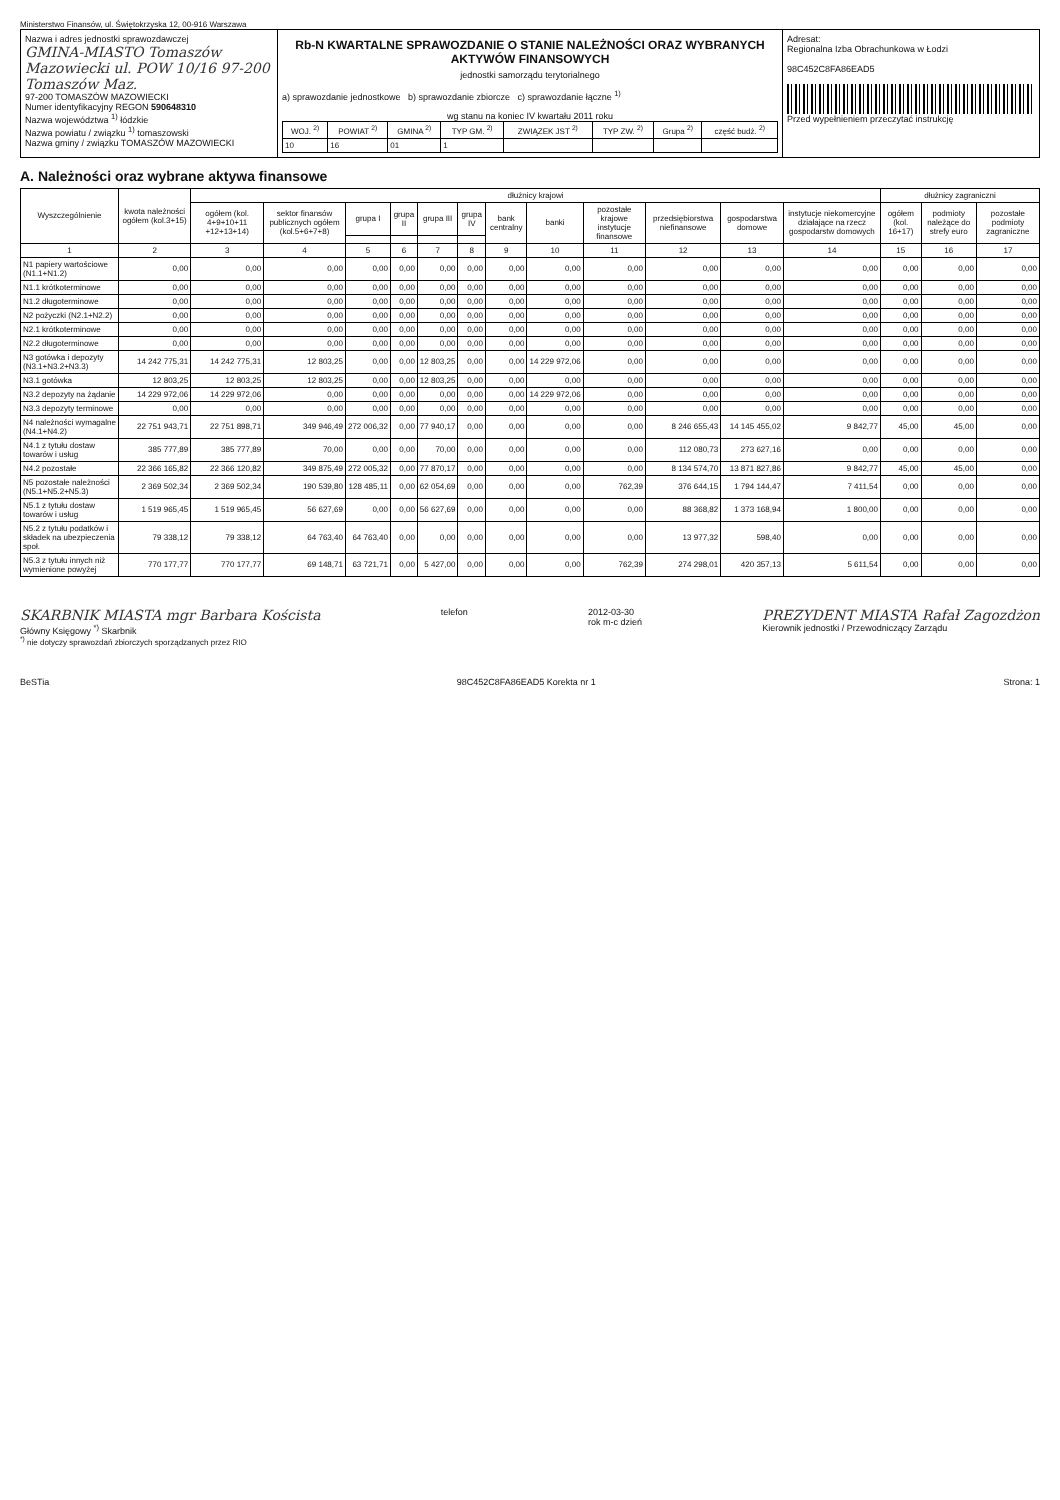Ministerstwo Finansów, ul. Świętokrzyska 12, 00-916 Warszawa
Nazwa i adres jednostki sprawozdawczej
GMINA-MIASTO Tomaszów Mazowiecki ul. POW 10/16 97-200 Tomaszów Maz.
97-200 TOMASZÓW MAZOWIECKI
Numer identyfikacyjny REGON 590648310
Nazwa województwa <sup>1)</sup> łódzkie
Nazwa powiatu / związku <sup>1)</sup> tomaszowski
Nazwa gminy / związku TOMASZÓW MAZOWIECKI
Rb-N KWARTALNE SPRAWOZDANIE O STANIE NALEŻNOŚCI ORAZ WYBRANYCH AKTYWÓW FINANSOWYCH
jednostki samorządu terytorialnego
a) sprawozdanie jednostkowe b) sprawozdanie zbiorcze c) sprawozdanie łączne <sup>1)</sup>
wg stanu na koniec IV kwartału 2011 roku
| WOJ. <sup>2)</sup> | POWIAT <sup>2)</sup> | GMINA <sup>2)</sup> | TYP GM. <sup>2)</sup> | ZWIĄZEK JST <sup>2)</sup> | TYP ZW. <sup>2)</sup> | Grupa <sup>2)</sup> | część budż. <sup>2)</sup> |
| --- | --- | --- | --- | --- | --- | --- | --- |
| 10 | 16 | 01 | 1 | | | | |
Adresat:
Regionalna Izba Obrachunkowa w Łodzi
98C452C8FA86EAD5
Przed wypełnieniem przeczytać instrukcję
A. Należności oraz wybrane aktywa finansowe
| Wyszczególnienie | kwota należności ogółem (kol.3+15) | dłużnicy krajowi | | | | | | | | | | | | dłużnicy zagraniczni | | |
| --- | --- | --- | --- | --- | --- | --- | --- | --- | --- | --- | --- | --- | --- | --- | --- | --- |
| | | ogółem (kol. 4+9+10+11 +12+13+14) | sektor finansów publicznych ogółem (kol.5+6+7+8) | grupa I | grupa II | grupa III | grupa IV | bank centralny | banki | pozostałe krajowe instytucje finansowe | przedsiębiorstwa niefinansowe | gospodarstwa domowe | instytucje niekomercyjne działające na rzecz gospodarstw domowych | ogółem (kol. 16+17) | podmioty należące do strefy euro | pozostałe podmioty zagraniczne |
| 1 | 2 | 3 | 4 | 5 | 6 | 7 | 8 | 9 | 10 | 11 | 12 | 13 | 14 | 15 | 16 | 17 |
| N1 papiery wartościowe (N1.1+N1.2) | 0,00 | 0,00 | 0,00 | 0,00 | 0,00 | 0,00 | 0,00 | 0,00 | 0,00 | 0,00 | 0,00 | 0,00 | 0,00 | 0,00 | 0,00 | 0,00 |
| N1.1 krótkoterminowe | 0,00 | 0,00 | 0,00 | 0,00 | 0,00 | 0,00 | 0,00 | 0,00 | 0,00 | 0,00 | 0,00 | 0,00 | 0,00 | 0,00 | 0,00 | 0,00 |
| N1.2 długoterminowe | 0,00 | 0,00 | 0,00 | 0,00 | 0,00 | 0,00 | 0,00 | 0,00 | 0,00 | 0,00 | 0,00 | 0,00 | 0,00 | 0,00 | 0,00 | 0,00 |
| N2 pożyczki (N2.1+N2.2) | 0,00 | 0,00 | 0,00 | 0,00 | 0,00 | 0,00 | 0,00 | 0,00 | 0,00 | 0,00 | 0,00 | 0,00 | 0,00 | 0,00 | 0,00 | 0,00 |
| N2.1 krótkoterminowe | 0,00 | 0,00 | 0,00 | 0,00 | 0,00 | 0,00 | 0,00 | 0,00 | 0,00 | 0,00 | 0,00 | 0,00 | 0,00 | 0,00 | 0,00 | 0,00 |
| N2.2 długoterminowe | 0,00 | 0,00 | 0,00 | 0,00 | 0,00 | 0,00 | 0,00 | 0,00 | 0,00 | 0,00 | 0,00 | 0,00 | 0,00 | 0,00 | 0,00 | 0,00 |
| N3 gotówka i depozyty (N3.1+N3.2+N3.3) | 14 242 775,31 | 14 242 775,31 | 12 803,25 | 0,00 | 0,00 | 12 803,25 | 0,00 | 0,00 | 14 229 972,06 | 0,00 | 0,00 | 0,00 | 0,00 | 0,00 | 0,00 | 0,00 |
| N3.1 gotówka | 12 803,25 | 12 803,25 | 12 803,25 | 0,00 | 0,00 | 12 803,25 | 0,00 | 0,00 | 0,00 | 0,00 | 0,00 | 0,00 | 0,00 | 0,00 | 0,00 | 0,00 |
| N3.2 depozyty na żądanie | 14 229 972,06 | 14 229 972,06 | 0,00 | 0,00 | 0,00 | 0,00 | 0,00 | 0,00 | 14 229 972,06 | 0,00 | 0,00 | 0,00 | 0,00 | 0,00 | 0,00 | 0,00 |
| N3.3 depozyty terminowe | 0,00 | 0,00 | 0,00 | 0,00 | 0,00 | 0,00 | 0,00 | 0,00 | 0,00 | 0,00 | 0,00 | 0,00 | 0,00 | 0,00 | 0,00 | 0,00 |
| N4 należności wymagalne (N4.1+N4.2) | 22 751 943,71 | 22 751 898,71 | 349 946,49 | 272 006,32 | 0,00 | 77 940,17 | 0,00 | 0,00 | 0,00 | 0,00 | 8 246 655,43 | 14 145 455,02 | 9 842,77 | 45,00 | 45,00 | 0,00 |
| N4.1 z tytułu dostaw towarów i usług | 385 777,89 | 385 777,89 | 70,00 | 0,00 | 0,00 | 70,00 | 0,00 | 0,00 | 0,00 | 0,00 | 112 080,73 | 273 627,16 | 0,00 | 0,00 | 0,00 | 0,00 |
| N4.2 pozostałe | 22 366 165,82 | 22 366 120,82 | 349 875,49 | 272 005,32 | 0,00 | 77 870,17 | 0,00 | 0,00 | 0,00 | 0,00 | 8 134 574,70 | 13 871 827,86 | 9 842,77 | 45,00 | 45,00 | 0,00 |
| N5 pozostałe należności (N5.1+N5.2+N5.3) | 2 369 502,34 | 2 369 502,34 | 190 539,80 | 128 485,11 | 0,00 | 62 054,69 | 0,00 | 0,00 | 0,00 | 762,39 | 376 644,15 | 1 794 144,47 | 7 411,54 | 0,00 | 0,00 | 0,00 |
| N5.1 z tytułu dostaw towarów i usług | 1 519 965,45 | 1 519 965,45 | 56 627,69 | 0,00 | 0,00 | 56 627,69 | 0,00 | 0,00 | 0,00 | 0,00 | 88 368,82 | 1 373 168,94 | 1 800,00 | 0,00 | 0,00 | 0,00 |
| N5.2 z tytułu podatków i składek na ubezpieczenia społ. | 79 338,12 | 79 338,12 | 64 763,40 | 64 763,40 | 0,00 | 0,00 | 0,00 | 0,00 | 0,00 | 0,00 | 13 977,32 | 598,40 | 0,00 | 0,00 | 0,00 | 0,00 |
| N5.3 z tytułu innych niż wymienione powyżej | 770 177,77 | 770 177,77 | 69 148,71 | 63 721,71 | 0,00 | 5 427,00 | 0,00 | 0,00 | 0,00 | 762,39 | 274 298,01 | 420 357,13 | 5 611,54 | 0,00 | 0,00 | 0,00 |
SKARBNIK MIASTA mgr Barbara Koścista
Główny Księgowy <sup>*)</sup> Skarbnik
<sup>*)</sup> nie dotyczy sprawozdań zbiorczych sporządzanych przez RIO
telefon 2012-03-30
rok m-c dzień
PREZYDENT MIASTA Rafał Zagozdżon
Kierownik jednostki / Przewodniczący Zarządu
BeSTia 98C452C8FA86EAD5 Korekta nr 1 Strona: 1